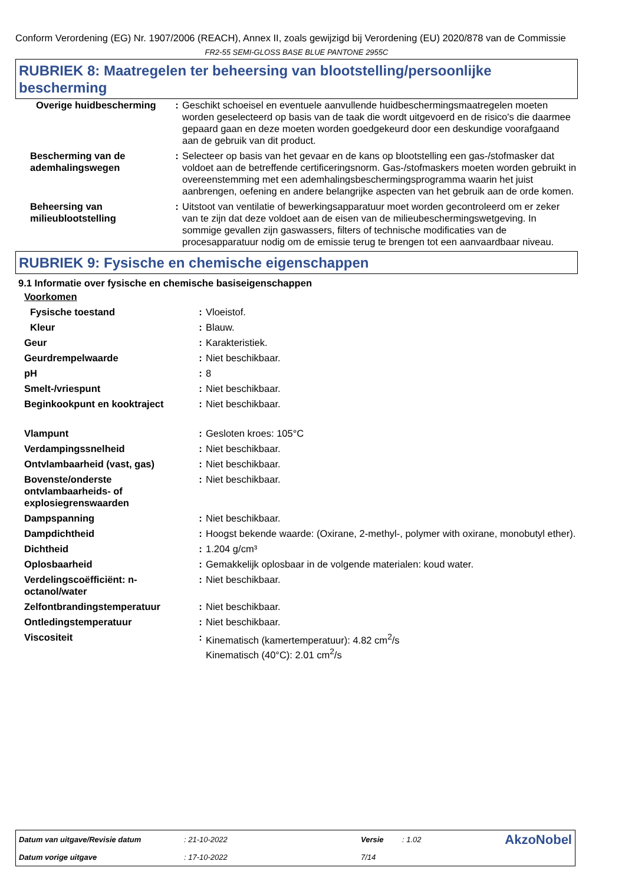Conform Verordening (EG) Nr. 1907/2006 (REACH), Annex II, zoals gewijzigd bij Verordening (EU) 2020/878 van de Commissie
FR2-55 SEMI-GLOSS BASE BLUE PANTONE 2955C
RUBRIEK 8: Maatregelen ter beheersing van blootstelling/persoonlijke bescherming
| Overige huidbescherming | : | Geschikt schoeisel en eventuele aanvullende huidbeschermingsmaatregelen moeten worden geselecteerd op basis van de taak die wordt uitgevoerd en de risico's die daarmee gepaard gaan en deze moeten worden goedgekeurd door een deskundige voorafgaand aan de gebruik van dit product. |
| Bescherming van de ademhalingswegen | : | Selecteer op basis van het gevaar en de kans op blootstelling een gas-/stofmasker dat voldoet aan de betreffende certificeringsnorm. Gas-/stofmaskers moeten worden gebruikt in overeenstemming met een ademhalingsbeschermingsprogramma waarin het juist aanbrengen, oefening en andere belangrijke aspecten van het gebruik aan de orde komen. |
| Beheersing van milieublootstelling | : | Uitstoot van ventilatie of bewerkingsapparatuur moet worden gecontroleerd om er zeker van te zijn dat deze voldoet aan de eisen van de milieubeschermingswetgeving. In sommige gevallen zijn gaswassers, filters of technische modificaties van de procesapparatuur nodig om de emissie terug te brengen tot een aanvaardbaar niveau. |
RUBRIEK 9: Fysische en chemische eigenschappen
9.1 Informatie over fysische en chemische basiseigenschappen
Voorkomen
| Fysische toestand | : | Vloeistof. |
| Kleur | : | Blauw. |
| Geur | : | Karakteristiek. |
| Geurdrempelwaarde | : | Niet beschikbaar. |
| pH | : | 8 |
| Smelt-/vriespunt | : | Niet beschikbaar. |
| Beginkookpunt en kooktraject | : | Niet beschikbaar. |
| Vlampunt | : | Gesloten kroes: 105°C |
| Verdampingssnelheid | : | Niet beschikbaar. |
| Ontvlambaarheid (vast, gas) | : | Niet beschikbaar. |
| Bovenste/onderste ontvlambaarheids- of explosiegrenswaarden | : | Niet beschikbaar. |
| Dampspanning | : | Niet beschikbaar. |
| Dampdichtheid | : | Hoogst bekende waarde: (Oxirane, 2-methyl-, polymer with oxirane, monobutyl ether). |
| Dichtheid | : | 1.204 g/cm³ |
| Oplosbaarheid | : | Gemakkelijk oplosbaar in de volgende materialen: koud water. |
| Verdelingscoëfficiënt: n-octanol/water | : | Niet beschikbaar. |
| Zelfontbrandingstemperatuur | : | Niet beschikbaar. |
| Ontledingstemperatuur | : | Niet beschikbaar. |
| Viscositeit | : | Kinematisch (kamertemperatuur): 4.82 cm<sup>2</sup>/s Kinematisch (40°C): 2.01 cm<sup>2</sup>/s |
| Datum van uitgave/Revisie datum | : 21-10-2022 | Versie | : 1.02 | AkzoNobel |
| Datum vorige uitgave | : 17-10-2022 | 7/14 | | |